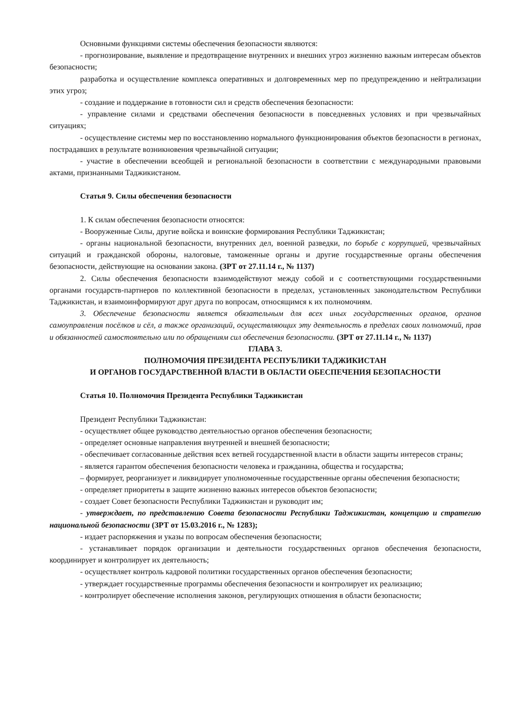Основными функциями системы обеспечения безопасности являются:
- прогнозирование, выявление и предотвращение внутренних и внешних угроз жизненно важным интересам объектов безопасности;
разработка и осуществление комплекса оперативных и долговременных мер по предупреждению и нейтрализации этих угроз;
- создание и поддержание в готовности сил и средств обеспечения безопасности:
- управление силами и средствами обеспечения безопасности в повседневных условиях и при чрезвычайных ситуациях;
- осуществление системы мер по восстановлению нормального функционирования объектов безопасности в регионах, пострадавших в результате возникновения чрезвычайной ситуации;
- участие в обеспечении всеобщей и региональной безопасности в соответствии с международными правовыми актами, признанными Таджикистаном.
Статья 9. Силы обеспечения безопасности
1. К силам обеспечения безопасности относятся:
- Вооруженные Силы, другие войска и воинские формирования Республики Таджикистан;
- органы национальной безопасности, внутренних дел, военной разведки, по борьбе с коррупцией, чрезвычайных ситуаций и гражданской обороны, налоговые, таможенные органы и другие государственные органы обеспечения безопасности, действующие на основании закона. (ЗРТ от 27.11.14 г., № 1137)
2. Силы обеспечения безопасности взаимодействуют между собой и с соответствующими государственными органами государств-партнеров по коллективной безопасности в пределах, установленных законодательством Республики Таджикистан, и взаимоинформируют друг друга по вопросам, относящимся к их полномочиям.
3. Обеспечение безопасности является обязательным для всех иных государственных органов, органов самоуправления посёлков и сёл, а также организаций, осуществляющих эту деятельность в пределах своих полномочий, прав и обязанностей самостоятельно или по обращениям сил обеспечения безопасности. (ЗРТ от 27.11.14 г., № 1137)
ГЛАВА 3.
ПОЛНОМОЧИЯ ПРЕЗИДЕНТА РЕСПУБЛИКИ ТАДЖИКИСТАН
И ОРГАНОВ ГОСУДАРСТВЕННОЙ ВЛАСТИ В ОБЛАСТИ ОБЕСПЕЧЕНИЯ БЕЗОПАСНОСТИ
Статья 10. Полномочия Президента Республики Таджикистан
Президент Республики Таджикистан:
- осуществляет общее руководство деятельностью органов обеспечения безопасности;
- определяет основные направления внутренней и внешней безопасности;
- обеспечивает согласованные действия всех ветвей государственной власти в области защиты интересов страны;
- является гарантом обеспечения безопасности человека и гражданина, общества и государства;
– формирует, реорганизует и ликвидирует уполномоченные государственные органы обеспечения безопасности;
- определяет приоритеты в защите жизненно важных интересов объектов безопасности;
- создает Совет безопасности Республики Таджикистан и руководит им;
- утверждает, по представлению Совета безопасности Республики Таджикистан, концепцию и стратегию национальной безопасности (ЗРТ от 15.03.2016 г., № 1283);
- издает распоряжения и указы по вопросам обеспечения безопасности;
- устанавливает порядок организации и деятельности государственных органов обеспечения безопасности, координирует и контролирует их деятельность;
- осуществляет контроль кадровой политики государственных органов обеспечения безопасности;
- утверждает государственные программы обеспечения безопасности и контролирует их реализацию;
- контролирует обеспечение исполнения законов, регулирующих отношения в области безопасности;